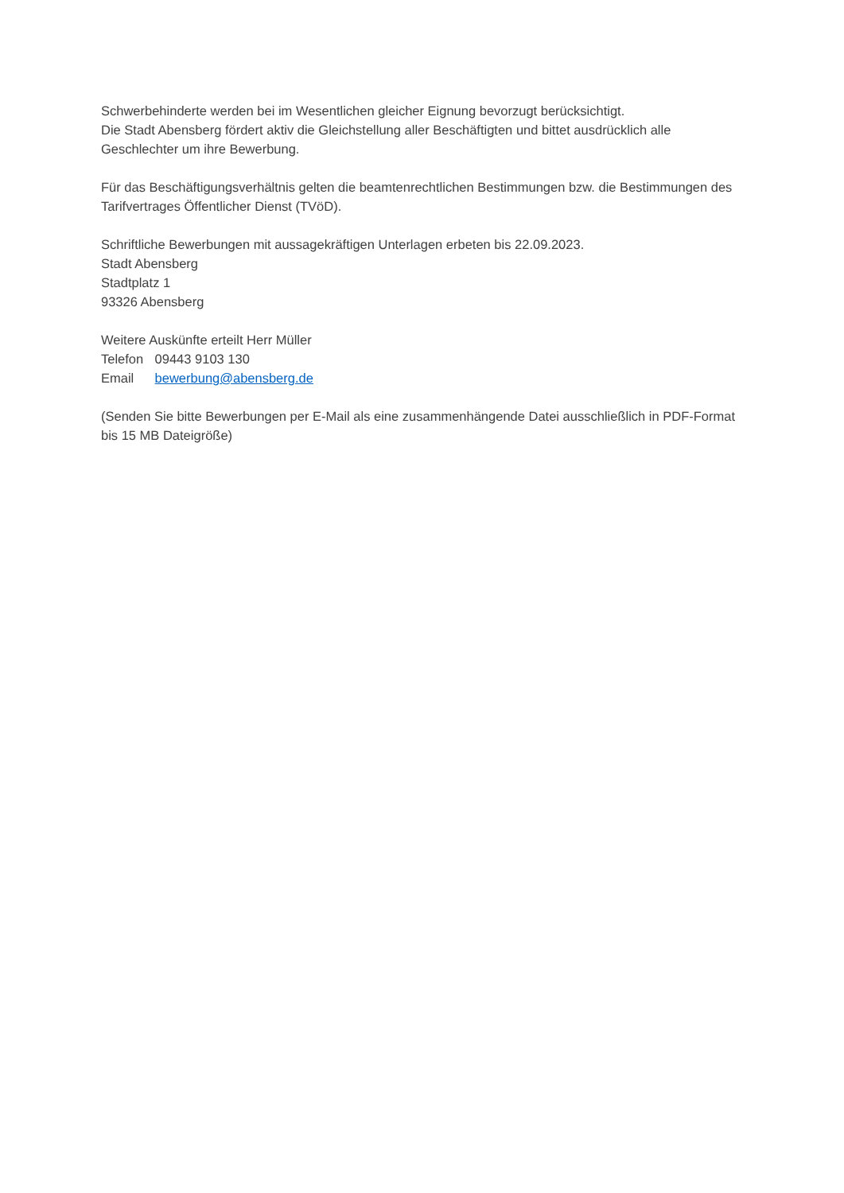Schwerbehinderte werden bei im Wesentlichen gleicher Eignung bevorzugt berücksichtigt.
Die Stadt Abensberg fördert aktiv die Gleichstellung aller Beschäftigten und bittet ausdrücklich alle Geschlechter um ihre Bewerbung.
Für das Beschäftigungsverhältnis gelten die beamtenrechtlichen Bestimmungen bzw. die Bestimmungen des Tarifvertrages Öffentlicher Dienst (TVöD).
Schriftliche Bewerbungen mit aussagekräftigen Unterlagen erbeten bis 22.09.2023.
Stadt Abensberg
Stadtplatz 1
93326 Abensberg
Weitere Auskünfte erteilt Herr Müller
Telefon 09443 9103 130
Email bewerbung@abensberg.de
(Senden Sie bitte Bewerbungen per E-Mail als eine zusammenhängende Datei ausschließlich in PDF-Format bis 15 MB Dateigröße)